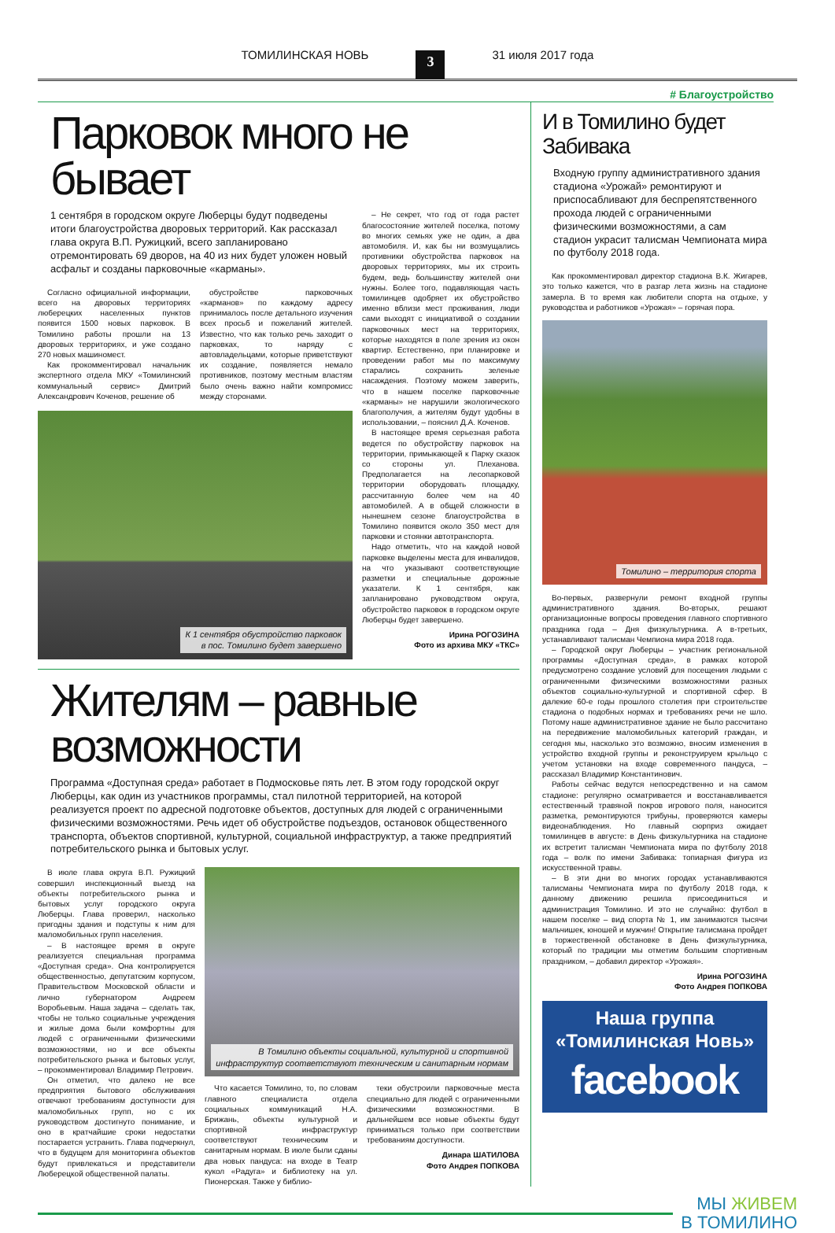ТОМИЛИНСКАЯ НОВЬ 3 31 июля 2017 года
# Благоустройство
Парковок много не бывает
1 сентября в городском округе Люберцы будут подведены итоги благоустройства дворовых территорий. Как рассказал глава округа В.П. Ружицкий, всего запланировано отремонтировать 69 дворов, на 40 из них будет уложен новый асфальт и созданы парковочные «карманы».
Согласно официальной информации, всего на дворовых территориях люберецких населенных пунктов появится 1500 новых парковок. В Томилино работы прошли на 13 дворовых территориях, и уже создано 270 новых машиномест.
Как прокомментировал начальник экспертного отдела МКУ «Томилинский коммунальный сервис» Дмитрий Александрович Коченов, решение об
обустройстве парковочных «карманов» по каждому адресу принималось после детального изучения всех просьб и пожеланий жителей. Известно, что как только речь заходит о парковках, то наряду с автовладельцами, которые приветствуют их создание, появляется немало противников, поэтому местным властям было очень важно найти компромисс между сторонами.
К 1 сентября обустройство парковок
в пос. Томилино будет завершено
– Не секрет, что год от года растет благосостояние жителей поселка, потому во многих семьях уже не один, а два автомобиля. И, как бы ни возмущались противники обустройства парковок на дворовых территориях, мы их строить будем, ведь большинству жителей они нужны. Более того, подавляющая часть томилинцев одобряет их обустройство именно вблизи мест проживания, люди сами выходят с инициативой о создании парковочных мест на территориях, которые находятся в поле зрения из окон квартир. Естественно, при планировке и проведении работ мы по максимуму старались сохранить зеленые насаждения. Поэтому можем заверить, что в нашем поселке парковочные «карманы» не нарушили экологического благополучия, а жителям будут удобны в использовании, – пояснил Д.А. Коченов.
В настоящее время серьезная работа ведется по обустройству парковок на территории, примыкающей к Парку сказок со стороны ул. Плеханова. Предполагается на лесопарковой территории оборудовать площадку, рассчитанную более чем на 40 автомобилей. А в общей сложности в нынешнем сезоне благоустройства в Томилино появится около 350 мест для парковки и стоянки автотранспорта.
Надо отметить, что на каждой новой парковке выделены места для инвалидов, на что указывают соответствующие разметки и специальные дорожные указатели. К 1 сентября, как запланировано руководством округа, обустройство парковок в городском округе Люберцы будет завершено.
Ирина РОГОЗИНА
Фото из архива МКУ «ТКС»
Жителям – равные возможности
Программа «Доступная среда» работает в Подмосковье пять лет. В этом году городской округ Люберцы, как один из участников программы, стал пилотной территорией, на которой реализуется проект по адресной подготовке объектов, доступных для людей с ограниченными физическими возможностями. Речь идет об обустройстве подъездов, остановок общественного транспорта, объектов спортивной, культурной, социальной инфраструктур, а также предприятий потребительского рынка и бытовых услуг.
В июле глава округа В.П. Ружицкий совершил инспекционный выезд на объекты потребительского рынка и бытовых услуг городского округа Люберцы. Глава проверил, насколько пригодны здания и подступы к ним для маломобильных групп населения.
– В настоящее время в округе реализуется специальная программа «Доступная среда». Она контролируется общественностью, депутатским корпусом, Правительством Московской области и лично губернатором Андреем Воробьевым. Наша задача – сделать так, чтобы не только социальные учреждения и жилые дома были комфортны для людей с ограниченными физическими возможностями, но и все объекты потребительского рынка и бытовых услуг, – прокомментировал Владимир Петрович.
Он отметил, что далеко не все предприятия бытового обслуживания отвечают требованиям доступности для маломобильных групп, но с их руководством достигнуто понимание, и оно в кратчайшие сроки недостатки постарается устранить. Глава подчеркнул, что в будущем для мониторинга объектов будут привлекаться и представители Люберецкой общественной палаты.
В Томилино объекты социальной, культурной и спортивной
инфраструктур соответствуют техническим и санитарным нормам
Что касается Томилино, то, по словам главного специалиста отдела социальных коммуникаций Н.А. Брижань, объекты культурной и спортивной инфраструктур соответствуют техническим и санитарным нормам. В июле были сданы два новых пандуса: на входе в Театр кукол «Радуга» и библиотеку на ул. Пионерская. Также у библио-
теки обустроили парковочные места специально для людей с ограниченными физическими возможностями. В дальнейшем все новые объекты будут приниматься только при соответствии требованиям доступности.
Динара ШАТИЛОВА
Фото Андрея ПОПКОВА
И в Томилино будет Забивака
Входную группу административного здания стадиона «Урожай» ремонтируют и приспосабливают для беспрепятственного прохода людей с ограниченными физическими возможностями, а сам стадион украсит талисман Чемпионата мира по футболу 2018 года.
Как прокомментировал директор стадиона В.К. Жигарев, это только кажется, что в разгар лета жизнь на стадионе замерла. В то время как любители спорта на отдыхе, у руководства и работников «Урожая» – горячая пора.
Томилино – территория спорта
Во-первых, развернули ремонт входной группы административного здания. Во-вторых, решают организационные вопросы проведения главного спортивного праздника года – Дня физкультурника. А в-третьих, устанавливают талисман Чемпиона мира 2018 года.
– Городской округ Люберцы – участник региональной программы «Доступная среда», в рамках которой предусмотрено создание условий для посещения людьми с ограниченными физическими возможностями разных объектов социально-культурной и спортивной сфер. В далекие 60-е годы прошлого столетия при строительстве стадиона о подобных нормах и требованиях речи не шло. Потому наше административное здание не было рассчитано на передвижение маломобильных категорий граждан, и сегодня мы, насколько это возможно, вносим изменения в устройство входной группы и реконструируем крыльцо с учетом установки на входе современного пандуса, – рассказал Владимир Константинович.
Работы сейчас ведутся непосредственно и на самом стадионе: регулярно осматривается и восстанавливается естественный травяной покров игрового поля, наносится разметка, ремонтируются трибуны, проверяются камеры видеонаблюдения. Но главный сюрприз ожидает томилинцев в августе: в День физкультурника на стадионе их встретит талисман Чемпионата мира по футболу 2018 года – волк по имени Забивака: топиарная фигура из искусственной травы.
– В эти дни во многих городах устанавливаются талисманы Чемпионата мира по футболу 2018 года, к данному движению решила присоединиться и администрация Томилино. И это не случайно: футбол в нашем поселке – вид спорта № 1, им занимаются тысячи мальчишек, юношей и мужчин! Открытие талисмана пройдет в торжественной обстановке в День физкультурника, который по традиции мы отметим большим спортивным праздником, – добавил директор «Урожая».
Ирина РОГОЗИНА
Фото Андрея ПОПКОВА
Наша группа
«Томилинская Новь»
facebook
МЫ ЖИВЕМ
В ТОМИЛИНО